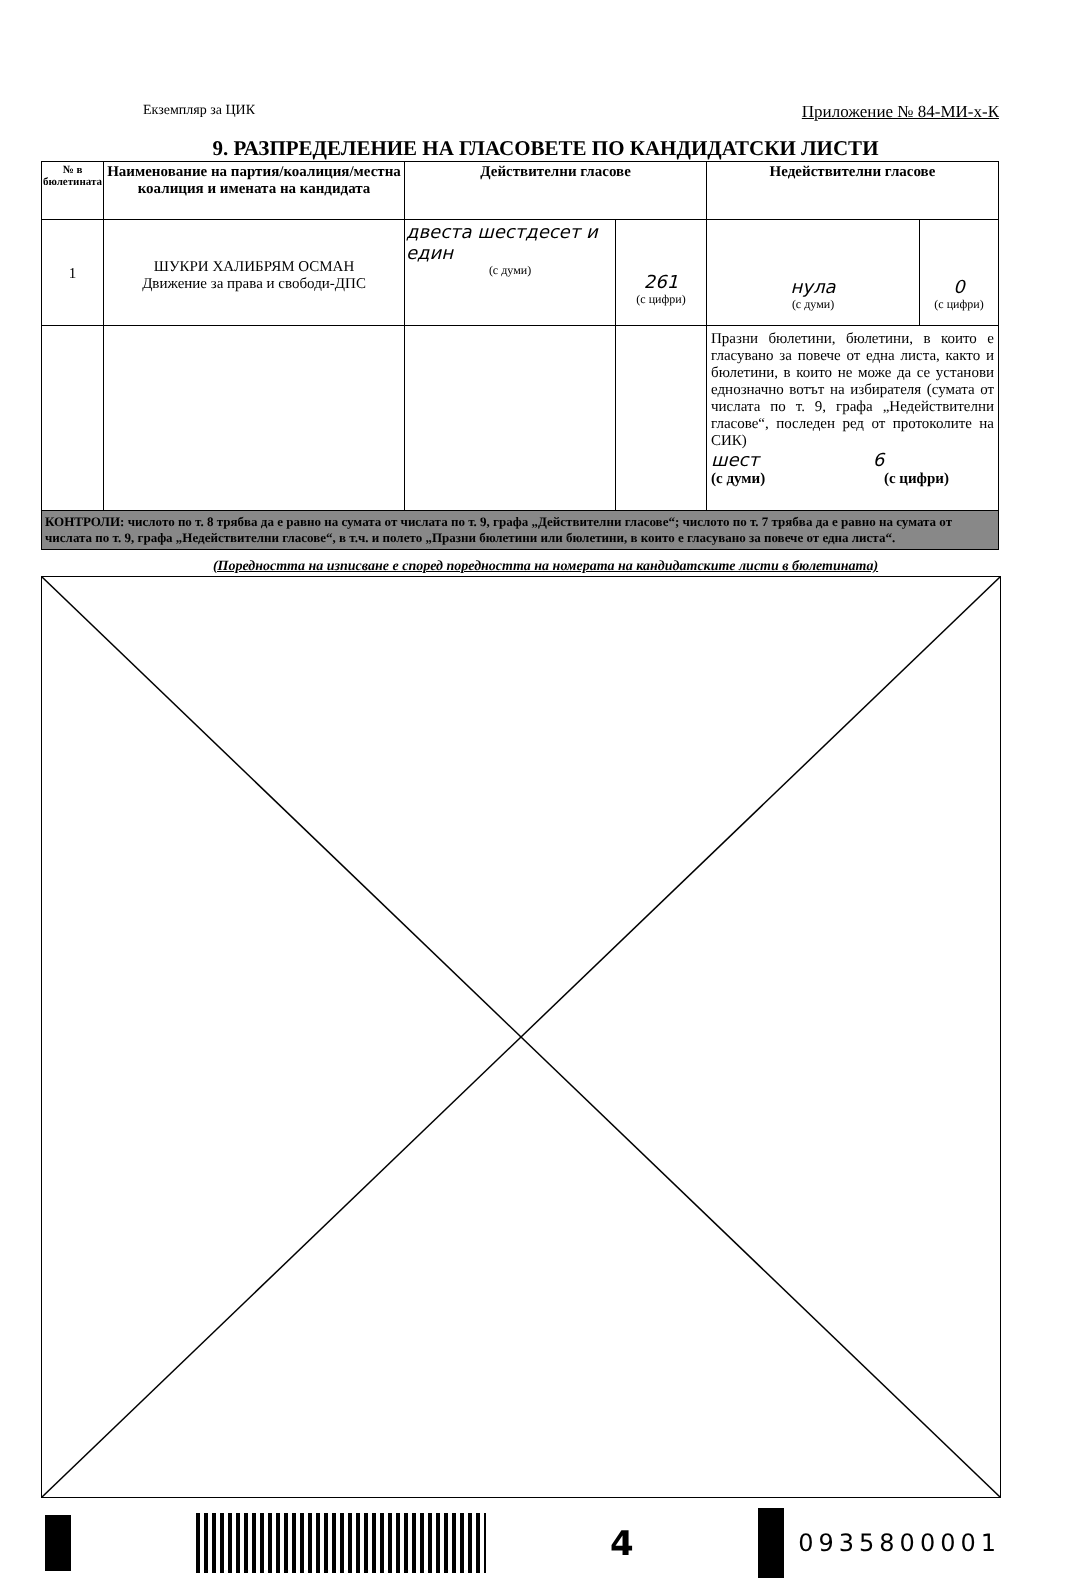Екземпляр за ЦИК Приложение № 84-МИ-х-К
9. РАЗПРЕДЕЛЕНИЕ НА ГЛАСОВЕТЕ ПО КАНДИДАТСКИ ЛИСТИ
| № в бюлетината | Наименование на партия/коалиция/местна коалиция и имената на кандидата | Действителни гласове | | Недействителни гласове | |
| --- | --- | --- | --- | --- | --- |
| 1 | ШУКРИ ХАЛИБРЯМ ОСМАН Движение за права и свободи-ДПС | двеста шестдесет и един (с думи) | 261 (с цифри) | нула (с думи) | 0 (с цифри) |
| | | | | Празни бюлетини, бюлетини, в които е гласувано за повече от една листа, както и бюлетини, в които не може да се установи еднозначно вотът на избирателя (сумата от числата по т. 9, графа „Недействителни гласове“, последен ред от протоколите на СИК) шест 6 (с думи) (с цифри) | |
| КОНТРОЛИ: числото по т. 8 трябва да е равно на сумата от числата по т. 9, графа „Действителни гласове“; числото по т. 7 трябва да е равно на сумата от числата по т. 9, графа „Недействителни гласове“, в т.ч. и полето „Празни бюлетини или бюлетини, в които е гласувано за повече от една листа“. | | | | | |
(Поредността на изписване е според поредността на номерата на кандидатските листи в бюлетината)
4
0935800001